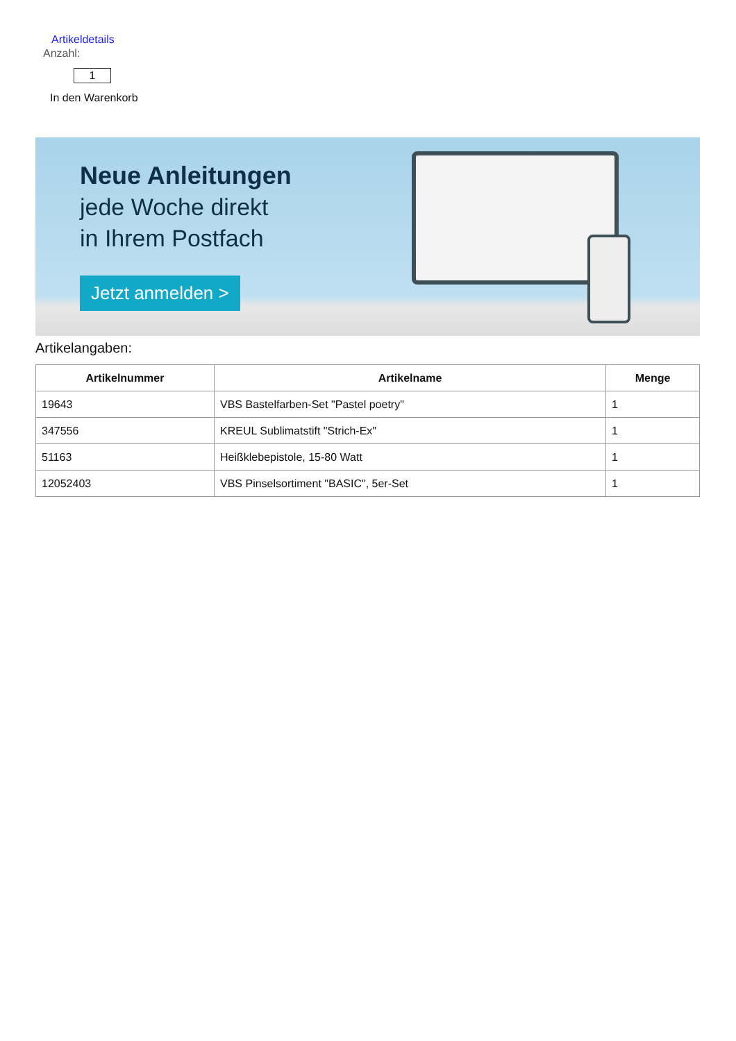Artikeldetails
Anzahl:
1
In den Warenkorb
Neue Anleitungen
jede Woche direkt
in Ihrem Postfach
Jetzt anmelden >
Artikelangaben:
| Artikelnummer | Artikelname | Menge |
| --- | --- | --- |
| 19643 | VBS Bastelfarben-Set "Pastel poetry" | 1 |
| 347556 | KREUL Sublimatstift "Strich-Ex" | 1 |
| 51163 | Heißklebepistole, 15-80 Watt | 1 |
| 12052403 | VBS Pinselsortiment "BASIC", 5er-Set | 1 |